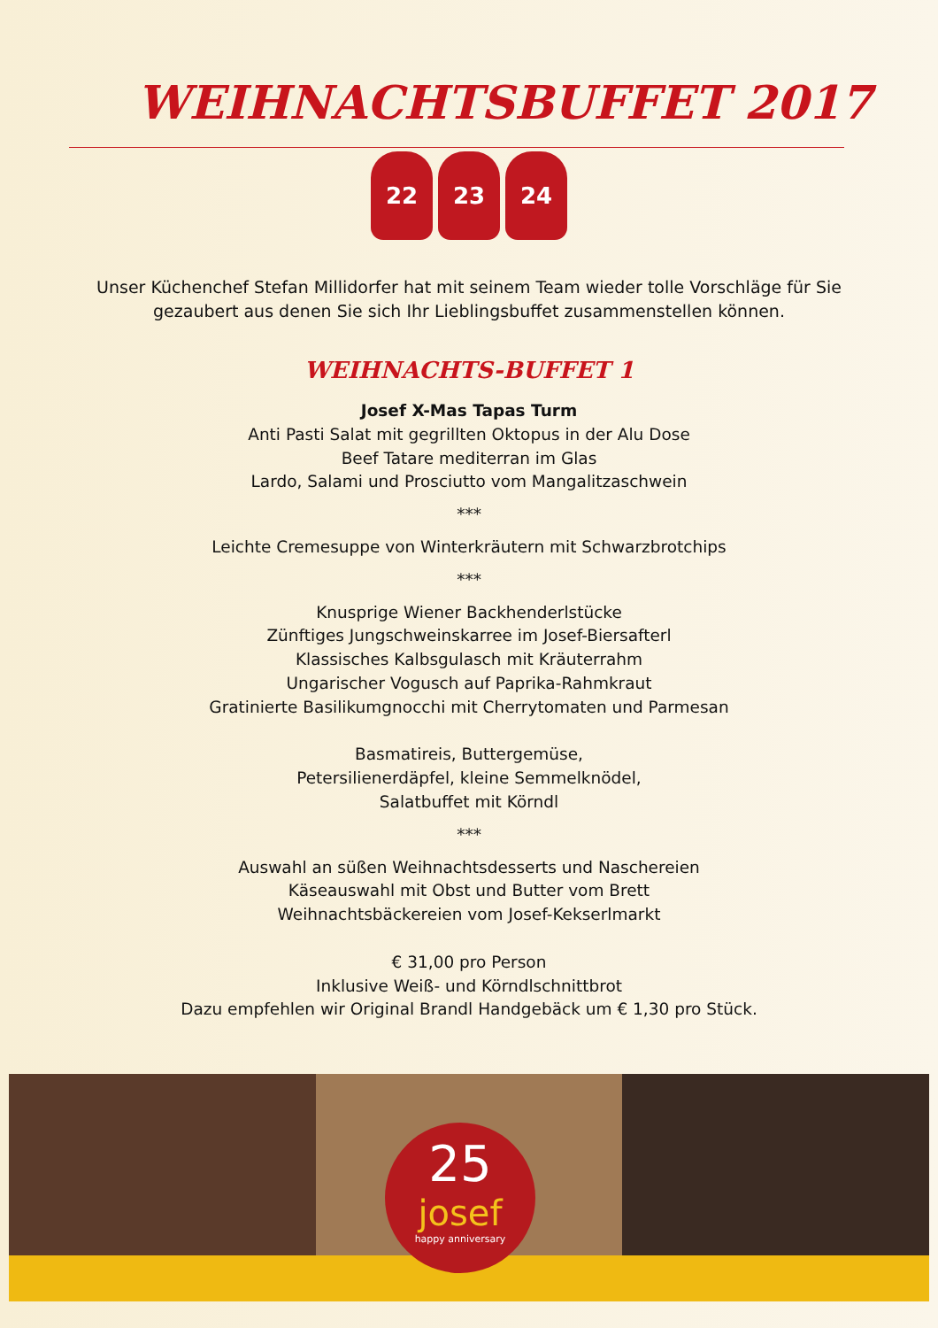WEIHNACHTSBUFFET 2017
22 23 24
Unser Küchenchef Stefan Millidorfer hat mit seinem Team wieder tolle Vorschläge für Sie gezaubert aus denen Sie sich Ihr Lieblingsbuffet zusammenstellen können.
WEIHNACHTS-BUFFET 1
Josef X-Mas Tapas Turm
Anti Pasti Salat mit gegrillten Oktopus in der Alu Dose
Beef Tatare mediterran im Glas
Lardo, Salami und Prosciutto vom Mangalitzaschwein
***
Leichte Cremesuppe von Winterkräutern mit Schwarzbrotchips
***
Knusprige Wiener Backhenderlstücke
Zünftiges Jungschweinskarree im Josef-Biersafterl
Klassisches Kalbsgulasch mit Kräuterrahm
Ungarischer Vogusch auf Paprika-Rahmkraut
Gratinierte Basilikumgnocchi mit Cherrytomaten und Parmesan
Basmatireis, Buttergemüse,
Petersilienerdäpfel, kleine Semmelknödel,
Salatbuffet mit Körndl
***
Auswahl an süßen Weihnachtsdesserts und Naschereien
Käseauswahl mit Obst und Butter vom Brett
Weihnachtsbäckereien vom Josef-Kekserlmarkt
€ 31,00 pro Person
Inklusive Weiß- und Körndlschnittbrot
Dazu empfehlen wir Original Brandl Handgebäck um € 1,30 pro Stück.
25
josef
happy anniversary